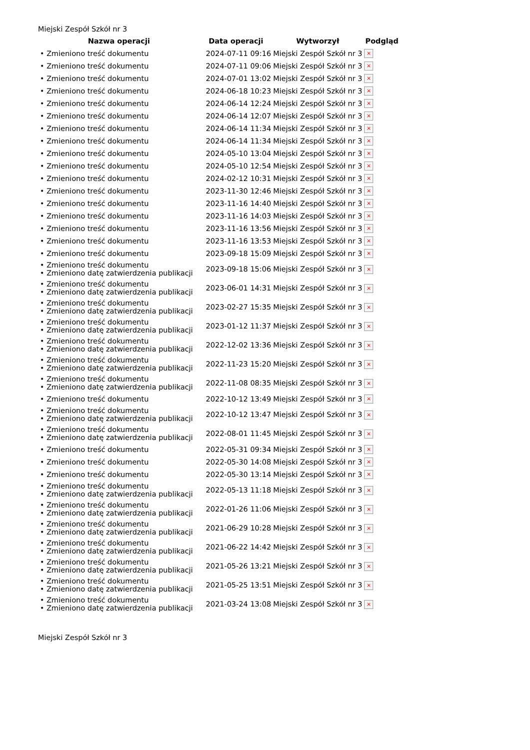Miejski Zespół Szkół nr 3
| Nazwa operacji | Data operacji | Wytworzył | Podgląd |
| --- | --- | --- | --- |
| • Zmieniono treść dokumentu | 2024-07-11 09:16 | Miejski Zespół Szkół nr 3 | × |
| • Zmieniono treść dokumentu | 2024-07-11 09:06 | Miejski Zespół Szkół nr 3 | × |
| • Zmieniono treść dokumentu | 2024-07-01 13:02 | Miejski Zespół Szkół nr 3 | × |
| • Zmieniono treść dokumentu | 2024-06-18 10:23 | Miejski Zespół Szkół nr 3 | × |
| • Zmieniono treść dokumentu | 2024-06-14 12:24 | Miejski Zespół Szkół nr 3 | × |
| • Zmieniono treść dokumentu | 2024-06-14 12:07 | Miejski Zespół Szkół nr 3 | × |
| • Zmieniono treść dokumentu | 2024-06-14 11:34 | Miejski Zespół Szkół nr 3 | × |
| • Zmieniono treść dokumentu | 2024-06-14 11:34 | Miejski Zespół Szkół nr 3 | × |
| • Zmieniono treść dokumentu | 2024-05-10 13:04 | Miejski Zespół Szkół nr 3 | × |
| • Zmieniono treść dokumentu | 2024-05-10 12:54 | Miejski Zespół Szkół nr 3 | × |
| • Zmieniono treść dokumentu | 2024-02-12 10:31 | Miejski Zespół Szkół nr 3 | × |
| • Zmieniono treść dokumentu | 2023-11-30 12:46 | Miejski Zespół Szkół nr 3 | × |
| • Zmieniono treść dokumentu | 2023-11-16 14:40 | Miejski Zespół Szkół nr 3 | × |
| • Zmieniono treść dokumentu | 2023-11-16 14:03 | Miejski Zespół Szkół nr 3 | × |
| • Zmieniono treść dokumentu | 2023-11-16 13:56 | Miejski Zespół Szkół nr 3 | × |
| • Zmieniono treść dokumentu | 2023-11-16 13:53 | Miejski Zespół Szkół nr 3 | × |
| • Zmieniono treść dokumentu | 2023-09-18 15:09 | Miejski Zespół Szkół nr 3 | × |
| • Zmieniono treść dokumentu • Zmieniono datę zatwierdzenia publikacji | 2023-09-18 15:06 | Miejski Zespół Szkół nr 3 | × |
| • Zmieniono treść dokumentu • Zmieniono datę zatwierdzenia publikacji | 2023-06-01 14:31 | Miejski Zespół Szkół nr 3 | × |
| • Zmieniono treść dokumentu • Zmieniono datę zatwierdzenia publikacji | 2023-02-27 15:35 | Miejski Zespół Szkół nr 3 | × |
| • Zmieniono treść dokumentu • Zmieniono datę zatwierdzenia publikacji | 2023-01-12 11:37 | Miejski Zespół Szkół nr 3 | × |
| • Zmieniono treść dokumentu • Zmieniono datę zatwierdzenia publikacji | 2022-12-02 13:36 | Miejski Zespół Szkół nr 3 | × |
| • Zmieniono treść dokumentu • Zmieniono datę zatwierdzenia publikacji | 2022-11-23 15:20 | Miejski Zespół Szkół nr 3 | × |
| • Zmieniono treść dokumentu • Zmieniono datę zatwierdzenia publikacji | 2022-11-08 08:35 | Miejski Zespół Szkół nr 3 | × |
| • Zmieniono treść dokumentu | 2022-10-12 13:49 | Miejski Zespół Szkół nr 3 | × |
| • Zmieniono treść dokumentu • Zmieniono datę zatwierdzenia publikacji | 2022-10-12 13:47 | Miejski Zespół Szkół nr 3 | × |
| • Zmieniono treść dokumentu • Zmieniono datę zatwierdzenia publikacji | 2022-08-01 11:45 | Miejski Zespół Szkół nr 3 | × |
| • Zmieniono treść dokumentu | 2022-05-31 09:34 | Miejski Zespół Szkół nr 3 | × |
| • Zmieniono treść dokumentu | 2022-05-30 14:08 | Miejski Zespół Szkół nr 3 | × |
| • Zmieniono treść dokumentu | 2022-05-30 13:14 | Miejski Zespół Szkół nr 3 | × |
| • Zmieniono treść dokumentu • Zmieniono datę zatwierdzenia publikacji | 2022-05-13 11:18 | Miejski Zespół Szkół nr 3 | × |
| • Zmieniono treść dokumentu • Zmieniono datę zatwierdzenia publikacji | 2022-01-26 11:06 | Miejski Zespół Szkół nr 3 | × |
| • Zmieniono treść dokumentu • Zmieniono datę zatwierdzenia publikacji | 2021-06-29 10:28 | Miejski Zespół Szkół nr 3 | × |
| • Zmieniono treść dokumentu • Zmieniono datę zatwierdzenia publikacji | 2021-06-22 14:42 | Miejski Zespół Szkół nr 3 | × |
| • Zmieniono treść dokumentu • Zmieniono datę zatwierdzenia publikacji | 2021-05-26 13:21 | Miejski Zespół Szkół nr 3 | × |
| • Zmieniono treść dokumentu • Zmieniono datę zatwierdzenia publikacji | 2021-05-25 13:51 | Miejski Zespół Szkół nr 3 | × |
| • Zmieniono treść dokumentu • Zmieniono datę zatwierdzenia publikacji | 2021-03-24 13:08 | Miejski Zespół Szkół nr 3 | × |
Miejski Zespół Szkół nr 3